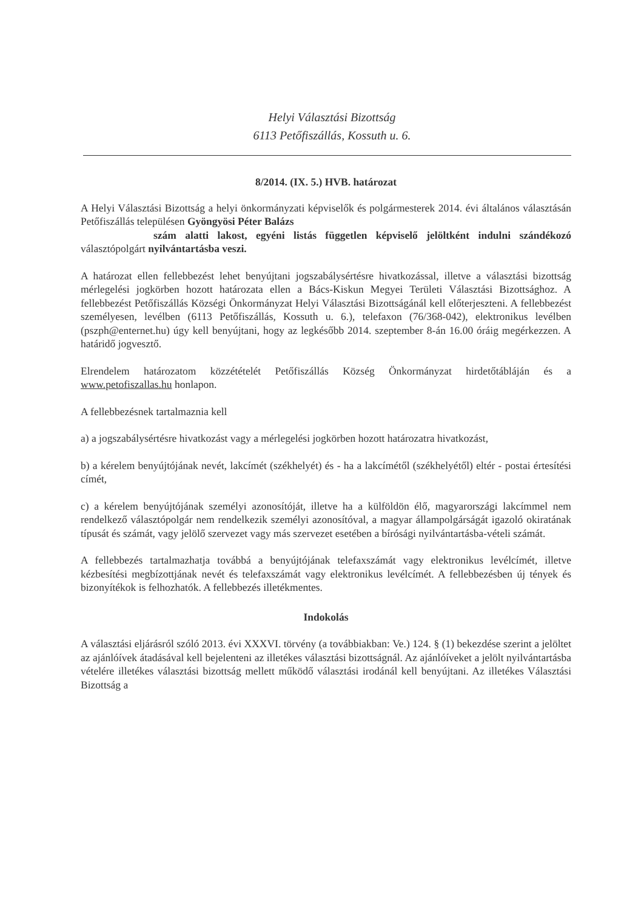Helyi Választási Bizottság
6113 Petőfiszállás, Kossuth u. 6.
8/2014. (IX. 5.) HVB. határozat
A Helyi Választási Bizottság a helyi önkormányzati képviselők és polgármesterek 2014. évi általános választásán Petőfiszállás településen Gyöngyösi Péter Balázs
szám alatti lakost, egyéni listás független képviselő jelöltként indulni szándékozó választópolgárt nyilvántartásba veszi.
A határozat ellen fellebbezést lehet benyújtani jogszabálysértésre hivatkozással, illetve a választási bizottság mérlegelési jogkörben hozott határozata ellen a Bács-Kiskun Megyei Területi Választási Bizottsághoz. A fellebbezést Petőfiszállás Községi Önkormányzat Helyi Választási Bizottságánál kell előterjeszteni. A fellebbezést személyesen, levélben (6113 Petőfiszállás, Kossuth u. 6.), telefaxon (76/368-042), elektronikus levélben (pszph@enternet.hu) úgy kell benyújtani, hogy az legkésőbb 2014. szeptember 8-án 16.00 óráig megérkezzen. A határidő jogvesztő.
Elrendelem határozatom közzétételét Petőfiszállás Község Önkormányzat hirdetőtábláján és a www.petofiszallas.hu honlapon.
A fellebbezésnek tartalmaznia kell
a) a jogszabálysértésre hivatkozást vagy a mérlegelési jogkörben hozott határozatra hivatkozást,
b) a kérelem benyújtójának nevét, lakcímét (székhelyét) és - ha a lakcímétől (székhelyétől) eltér - postai értesítési címét,
c) a kérelem benyújtójának személyi azonosítóját, illetve ha a külföldön élő, magyarországi lakcímmel nem rendelkező választópolgár nem rendelkezik személyi azonosítóval, a magyar állampolgárságát igazoló okiratának típusát és számát, vagy jelölő szervezet vagy más szervezet esetében a bírósági nyilvántartásba-vételi számát.
A fellebbezés tartalmazhatja továbbá a benyújtójának telefaxszámát vagy elektronikus levélcímét, illetve kézbesítési megbízottjának nevét és telefaxszámát vagy elektronikus levélcímét. A fellebbezésben új tények és bizonyítékok is felhozhatók. A fellebbezés illetékmentes.
Indokolás
A választási eljárásról szóló 2013. évi XXXVI. törvény (a továbbiakban: Ve.) 124. § (1) bekezdése szerint a jelöltet az ajánlóívek átadásával kell bejelenteni az illetékes választási bizottságnál. Az ajánlóíveket a jelölt nyilvántartásba vételére illetékes választási bizottság mellett működő választási irodánál kell benyújtani. Az illetékes Választási Bizottság a